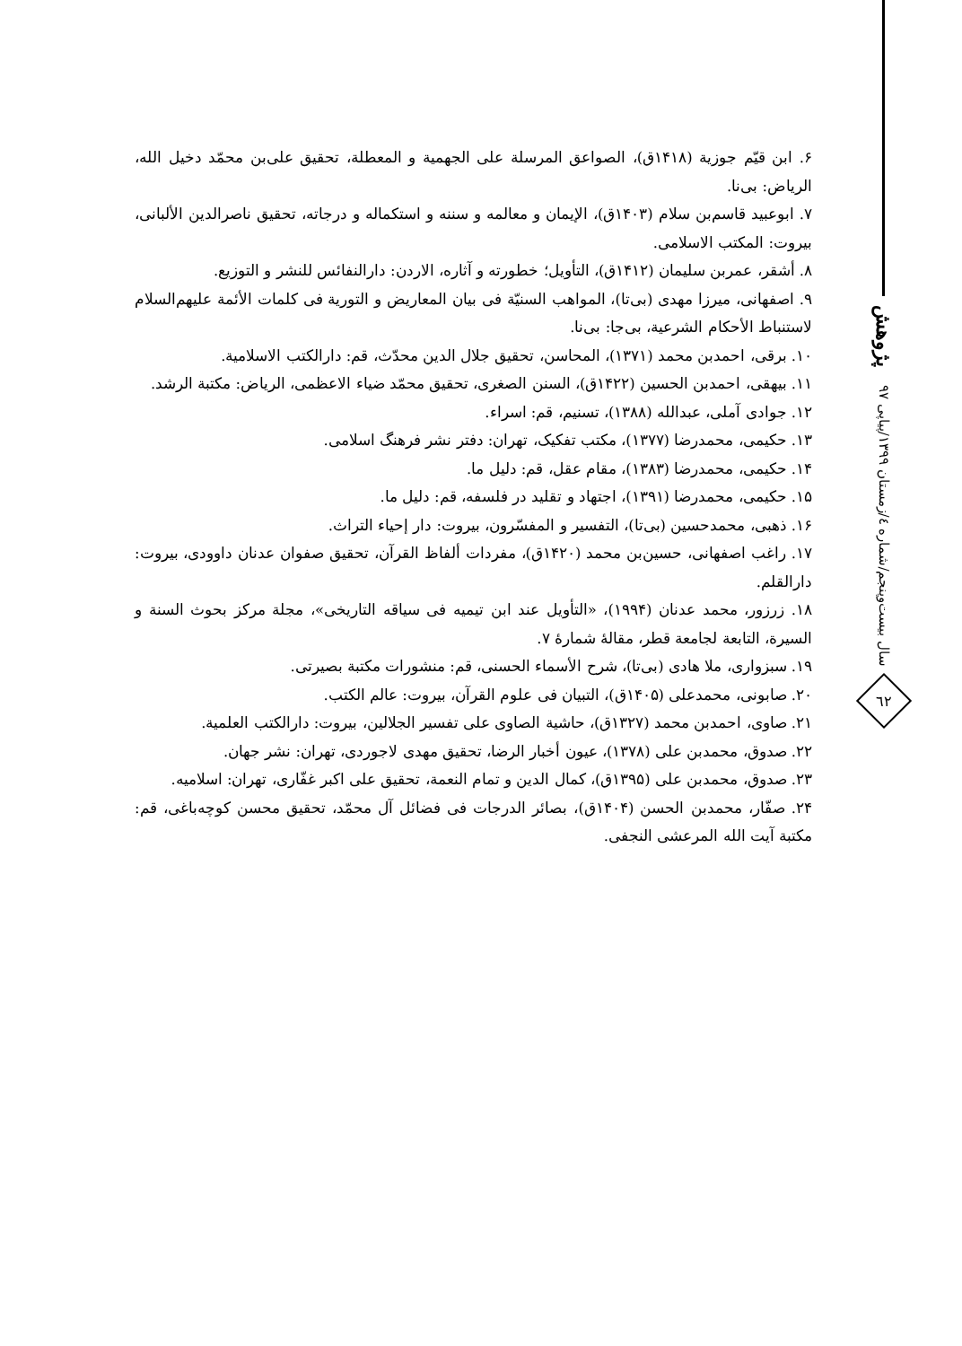پژوهش
سال بیست‌وپنجم/شماره ٤/زمستان ١٣٩٩/پیاپی ٩٧
٦٢
۶. ابن قیّم جوزیة (۱۴۱۸ق)، الصواعق المرسلة علی الجهمیة و المعطلة، تحقیق علی‌بن محمّد دخیل الله، الریاض: بی‌نا.
۷. ابوعبید قاسم‌بن سلام (۱۴۰۳ق)، الإیمان و معالمه و سننه و استکماله و درجاته، تحقیق ناصرالدین الألبانی، بیروت: المکتب الاسلامی.
۸. أشقر، عمربن سلیمان (۱۴۱۲ق)، التأویل؛ خطورته و آثاره، الاردن: دارالنفائس للنشر و التوزیع.
۹. اصفهانی، میرزا مهدی (بی‌تا)، المواهب السنیّة فی بیان المعاریض و التوریة فی کلمات الأئمة علیهم‌السلام لاستنباط الأحکام الشرعیة، بی‌جا: بی‌نا.
۱۰. برقی، احمدبن محمد (۱۳۷۱)، المحاسن، تحقیق جلال الدین محدّث، قم: دارالکتب الاسلامیة.
۱۱. بیهقی، احمدبن الحسین (۱۴۲۲ق)، السنن الصغری، تحقیق محمّد ضیاء الاعظمی، الریاض: مکتبة الرشد.
۱۲. جوادی آملی، عبدالله (۱۳۸۸)، تسنیم، قم: اسراء.
۱۳. حکیمی، محمدرضا (۱۳۷۷)، مکتب تفکیک، تهران: دفتر نشر فرهنگ اسلامی.
۱۴. حکیمی، محمدرضا (۱۳۸۳)، مقام عقل، قم: دلیل ما.
۱۵. حکیمی، محمدرضا (۱۳۹۱)، اجتهاد و تقلید در فلسفه، قم: دلیل ما.
۱۶. ذهبی، محمدحسین (بی‌تا)، التفسیر و المفسّرون، بیروت: دار إحیاء التراث.
۱۷. راغب اصفهانی، حسین‌بن محمد (۱۴۲۰ق)، مفردات ألفاظ القرآن، تحقیق صفوان عدنان داوودی، بیروت: دارالقلم.
۱۸. زرزور، محمد عدنان (۱۹۹۴)، «التأویل عند ابن تیمیه فی سیاقه التاریخی»، مجلة مرکز بحوث السنة و السیرة، التابعة لجامعة قطر، مقالهٔ شمارهٔ ۷.
۱۹. سبزواری، ملا هادی (بی‌تا)، شرح الأسماء الحسنی، قم: منشورات مکتبة بصیرتی.
۲۰. صابونی، محمدعلی (۱۴۰۵ق)، التبیان فی علوم القرآن، بیروت: عالم الکتب.
۲۱. صاوی، احمدبن محمد (۱۳۲۷ق)، حاشیة الصاوی علی تفسیر الجلالین، بیروت: دارالکتب العلمیة.
۲۲. صدوق، محمدبن علی (۱۳۷۸)، عیون أخبار الرضا، تحقیق مهدی لاجوردی، تهران: نشر جهان.
۲۳. صدوق، محمدبن علی (۱۳۹۵ق)، کمال الدین و تمام النعمة، تحقیق علی اکبر غفّاری، تهران: اسلامیه.
۲۴. صفّار، محمدبن الحسن (۱۴۰۴ق)، بصائر الدرجات فی فضائل آل محمّد، تحقیق محسن کوچه‌باغی، قم: مکتبة آیت الله المرعشی النجفی.